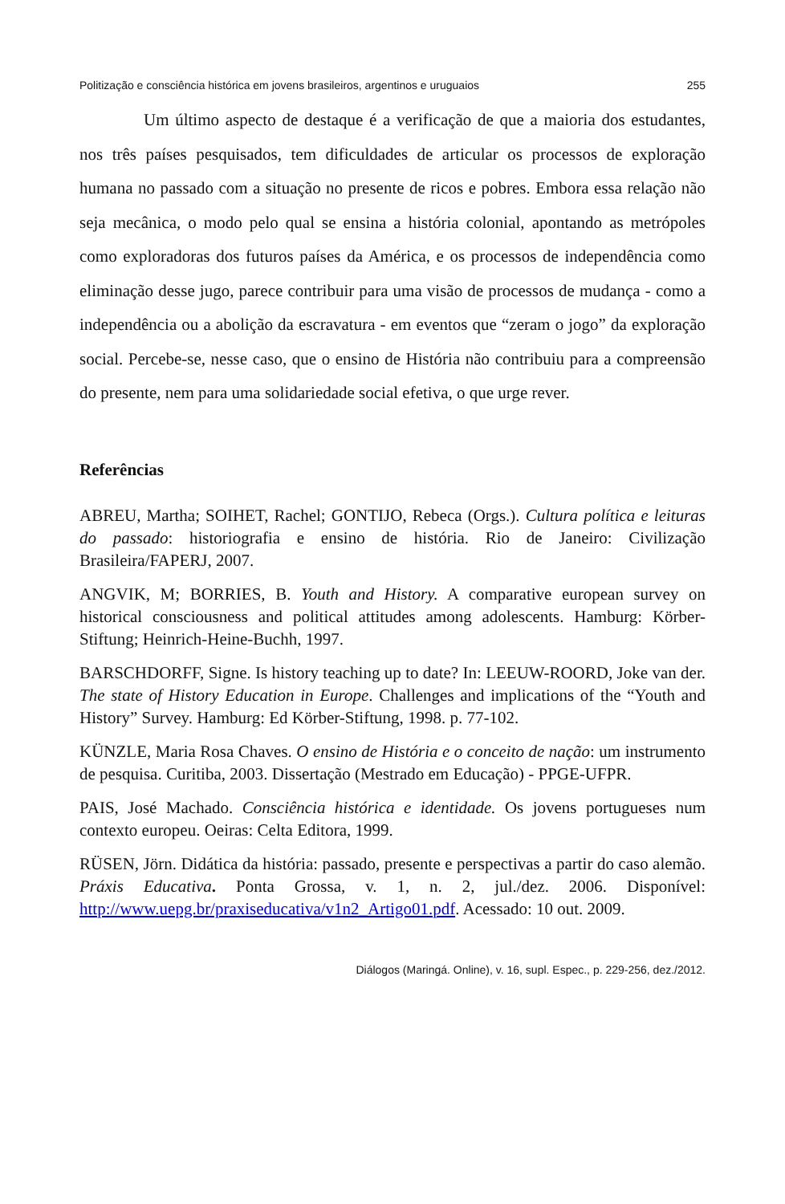Politização e consciência histórica em jovens brasileiros, argentinos e uruguaios 255
Um último aspecto de destaque é a verificação de que a maioria dos estudantes, nos três países pesquisados, tem dificuldades de articular os processos de exploração humana no passado com a situação no presente de ricos e pobres. Embora essa relação não seja mecânica, o modo pelo qual se ensina a história colonial, apontando as metrópoles como exploradoras dos futuros países da América, e os processos de independência como eliminação desse jugo, parece contribuir para uma visão de processos de mudança - como a independência ou a abolição da escravatura - em eventos que “zeram o jogo” da exploração social. Percebe-se, nesse caso, que o ensino de História não contribuiu para a compreensão do presente, nem para uma solidariedade social efetiva, o que urge rever.
Referências
ABREU, Martha; SOIHET, Rachel; GONTIJO, Rebeca (Orgs.). Cultura política e leituras do passado: historiografia e ensino de história. Rio de Janeiro: Civilização Brasileira/FAPERJ, 2007.
ANGVIK, M; BORRIES, B. Youth and History. A comparative european survey on historical consciousness and political attitudes among adolescents. Hamburg: Körber-Stiftung; Heinrich-Heine-Buchh, 1997.
BARSCHDORFF, Signe. Is history teaching up to date? In: LEEUW-ROORD, Joke van der. The state of History Education in Europe. Challenges and implications of the “Youth and History” Survey. Hamburg: Ed Körber-Stiftung, 1998. p. 77-102.
KÜNZLE, Maria Rosa Chaves. O ensino de História e o conceito de nação: um instrumento de pesquisa. Curitiba, 2003. Dissertação (Mestrado em Educação) - PPGE-UFPR.
PAIS, José Machado. Consciência histórica e identidade. Os jovens portugueses num contexto europeu. Oeiras: Celta Editora, 1999.
RÜSEN, Jörn. Didática da história: passado, presente e perspectivas a partir do caso alemão. Práxis Educativa. Ponta Grossa, v. 1, n. 2, jul./dez. 2006. Disponível: http://www.uepg.br/praxiseducativa/v1n2_Artigo01.pdf. Acessado: 10 out. 2009.
Diálogos (Maringá. Online), v. 16, supl. Espec., p. 229-256, dez./2012.